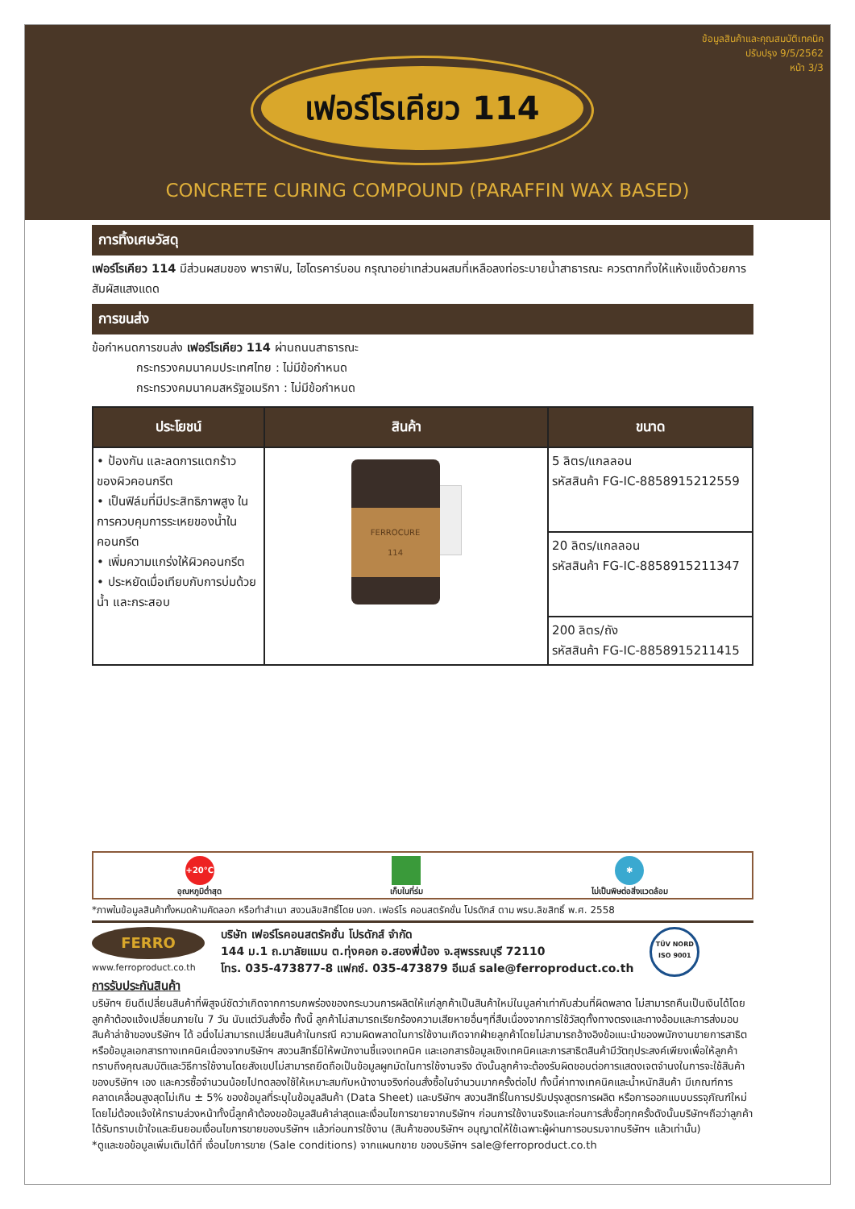ข้อมูลสินค้าและคุณสมบัติเทคนิค
ปรับปรุง 9/5/2562
หน้า 3/3
เฟอร์โรเคียว 114
CONCRETE CURING COMPOUND (PARAFFIN WAX BASED)
การทิ้งเศษวัสดุ
เฟอร์โรเคียว 114 มีส่วนผสมของ พาราฟิน, ไฮโดรคาร์บอน กรุณาอย่าเทส่วนผสมที่เหลือลงท่อระบายน้ำสาธารณะ ควรตากทิ้งให้แห้งแข็งด้วยการสัมผัสแสงแดด
การขนส่ง
ข้อกำหนดการขนส่ง เฟอร์โรเคียว 114 ผ่านถนนสาธารณะ
กระทรวงคมนาคมประเทศไทย : ไม่มีข้อกำหนด
กระทรวงคมนาคมสหรัฐอเมริกา : ไม่มีข้อกำหนด
| ประโยชน์ | สินค้า | ขนาด |
| --- | --- | --- |
| • ป้องกัน และลดการแตกร้าว ของผิวคอนกรีต • เป็นฟิล์มที่มีประสิทธิภาพสูง ในการควบคุมการระเหยของน้ำในคอนกรีต • เพิ่มความแกร่งให้ผิวคอนกรีต • ประหยัดเมื่อเทียบกับการบ่มด้วยน้ำ และกระสอบ | FERROCURE 114 | 5 ลิตร/แกลลอน รหัสสินค้า FG-IC-8858915212559 |
| | | 20 ลิตร/แกลลอน รหัสสินค้า FG-IC-8858915211347 |
| | | 200 ลิตร/ถัง รหัสสินค้า FG-IC-8858915211415 |
+20°C
อุณหภูมิต่ำสุด
เก็บในที่ร่ม
✱
ไม่เป็นพิษต่อสิ่งแวดล้อม
*ภาพในข้อมูลสินค้าทั้งหมดห้ามคัดลอก หรือทำสำเนา สงวนลิขสิทธิ์โดย บจก. เฟอร์โร คอนสตรัคชั่น โปรดักส์ ตาม พรบ.ลิขสิทธิ์ พ.ศ. 2558
FERRO
www.ferroproduct.co.th
บริษัท เฟอร์โรคอนสตรัคชั่น โปรดักส์ จำกัด
144 ม.1 ถ.มาลัยแมน ต.ทุ่งคอก อ.สองพี่น้อง จ.สุพรรณบุรี 72110
โทร. 035-473877-8 แฟกซ์. 035-473879 อีเมล์ sale@ferroproduct.co.th
TÜV NORD
ISO 9001
การรับประกันสินค้า
บริษัทฯ ยินดีเปลี่ยนสินค้าที่พิสูจน์ชัดว่าเกิดจากการบกพร่องของกระบวนการผลิตให้แก่ลูกค้าเป็นสินค้าใหม่ในมูลค่าเท่ากับส่วนที่ผิดพลาด ไม่สามารถคืนเป็นเงินได้โดยลูกค้าต้องแจ้งเปลี่ยนภายใน 7 วัน นับแต่วันสั่งซื้อ ทั้งนี้ ลูกค้าไม่สามารถเรียกร้องความเสียหายอื่นๆที่สืบเนื่องจากการใช้วัสดุทั้งทางตรงและทางอ้อมและการส่งมอบสินค้าล่าช้าของบริษัทฯ ได้ อนึ่งไม่สามารถเปลี่ยนสินค้าในกรณี ความผิดพลาดในการใช้งานเกิดจากฝ่ายลูกค้าโดยไม่สามารถอ้างอิงข้อแนะนำของพนักงานขายการสาธิตหรือข้อมูลเอกสารทางเทคนิคเนื่องจากบริษัทฯ สงวนสิทธิ์มิให้พนักงานชี้แจงเทคนิค และเอกสารข้อมูลเชิงเทคนิคและการสาธิตสินค้ามีวัตถุประสงค์เพียงเพื่อให้ลูกค้าทราบถึงคุณสมบัติและวิธีการใช้งานโดยสังเขปไม่สามารถยึดถือเป็นข้อมูลผูกมัดในการใช้งานจริง ดังนั้นลูกค้าจะต้องรับผิดชอบต่อการแสดงเจตจำนงในการจะใช้สินค้าของบริษัทฯ เอง และควรซื้อจำนวนน้อยไปทดลองใช้ให้เหมาะสมกับหน้างานจริงก่อนสั่งซื้อในจำนวนมากครั้งต่อไป ทั้งนี้ค่าทางเทคนิคและน้ำหนักสินค้า มีเกณฑ์การคลาดเคลื่อนสูงสุดไม่เกิน ± 5% ของข้อมูลที่ระบุในข้อมูลสินค้า (Data Sheet) และบริษัทฯ สงวนสิทธิ์ในการปรับปรุงสูตรการผลิต หรือการออกแบบบรรจุภัณฑ์ใหม่ โดยไม่ต้องแจ้งให้ทราบล่วงหน้าทั้งนี้ลูกค้าต้องขอข้อมูลสินค้าล่าสุดและเงื่อนไขการขายจากบริษัทฯ ก่อนการใช้งานจริงและก่อนการสั่งซื้อทุกครั้งดังนั้นบริษัทฯถือว่าลูกค้าได้รับทราบเข้าใจและยินยอมเงื่อนไขการขายของบริษัทฯ แล้วก่อนการใช้งาน (สินค้าของบริษัทฯ อนุญาตให้ใช้เฉพาะผู้ผ่านการอบรมจากบริษัทฯ แล้วเท่านั้น)
*ดูและขอข้อมูลเพิ่มเติมได้ที่ เงื่อนไขการขาย (Sale conditions) จากแผนกขาย ของบริษัทฯ sale@ferroproduct.co.th